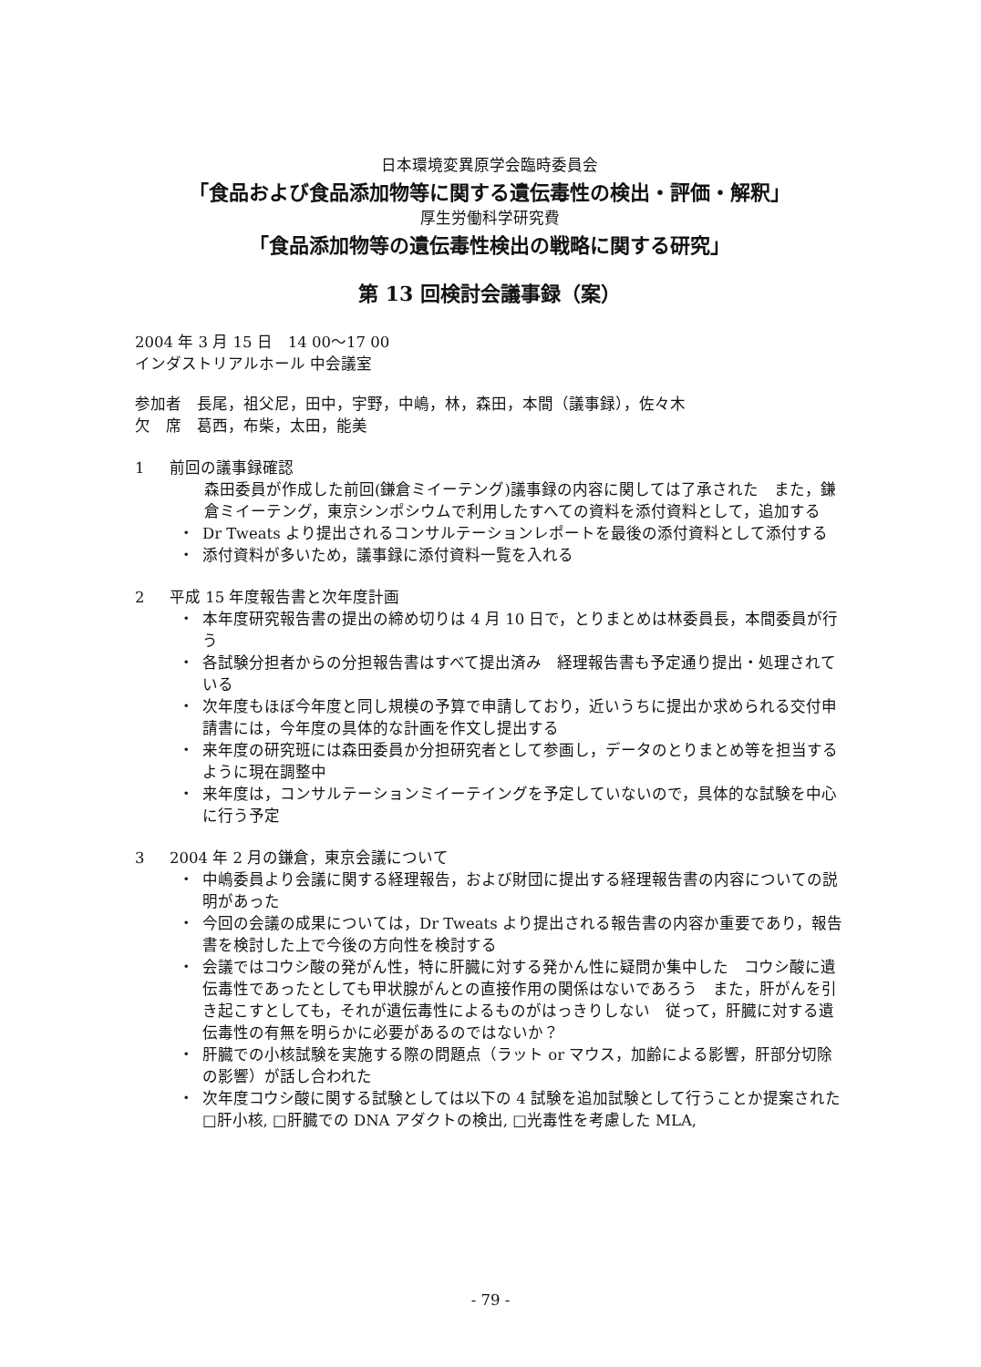日本環境変異原学会臨時委員会
「食品および食品添加物等に関する遺伝毒性の検出・評価・解釈」
厚生労働科学研究費
「食品添加物等の遺伝毒性検出の戦略に関する研究」
第 13 回検討会議事録（案）
2004 年 3 月 15 日　14 00〜17 00
インダストリアルホール 中会議室
参加者　長尾，祖父尼，田中，宇野，中嶋，林，森田，本間（議事録），佐々木
欠　席　葛西，布柴，太田，能美
1 前回の議事録確認
森田委員が作成した前回(鎌倉ミイーテング)議事録の内容に関しては了承された　また，鎌倉ミイーテング，東京シンポシウムで利用したすへての資料を添付資料として，追加する
・ Dr Tweats より提出されるコンサルテーションレポートを最後の添付資料として添付する
・ 添付資料が多いため，議事録に添付資料一覧を入れる
2 平成 15 年度報告書と次年度計画
・ 本年度研究報告書の提出の締め切りは 4 月 10 日で，とりまとめは林委員長，本間委員が行う
・ 各試験分担者からの分担報告書はすべて提出済み　経理報告書も予定通り提出・処理されている
・ 次年度もほぼ今年度と同し規模の予算で申請しており，近いうちに提出か求められる交付申請書には，今年度の具体的な計画を作文し提出する
・ 来年度の研究班には森田委員か分担研究者として参画し，データのとりまとめ等を担当するように現在調整中
・ 来年度は，コンサルテーションミイーテイングを予定していないので，具体的な試験を中心に行う予定
3 2004 年 2 月の鎌倉，東京会議について
・ 中嶋委員より会議に関する経理報告，および財団に提出する経理報告書の内容についての説明があった
・ 今回の会議の成果については，Dr Tweats より提出される報告書の内容か重要であり，報告書を検討した上で今後の方向性を検討する
・ 会議ではコウシ酸の発がん性，特に肝臓に対する発かん性に疑問か集中した　コウシ酸に遺伝毒性であったとしても甲状腺がんとの直接作用の関係はないであろう　また，肝がんを引き起こすとしても，それが遺伝毒性によるものがはっきりしない　従って，肝臓に対する遺伝毒性の有無を明らかに必要があるのではないか？
・ 肝臓での小核試験を実施する際の問題点（ラット or マウス，加齢による影響，肝部分切除の影響）が話し合われた
・ 次年度コウシ酸に関する試験としては以下の 4 試験を追加試験として行うことか提案された □肝小核, □肝臓での DNA アダクトの検出, □光毒性を考慮した MLA,
- 79 -